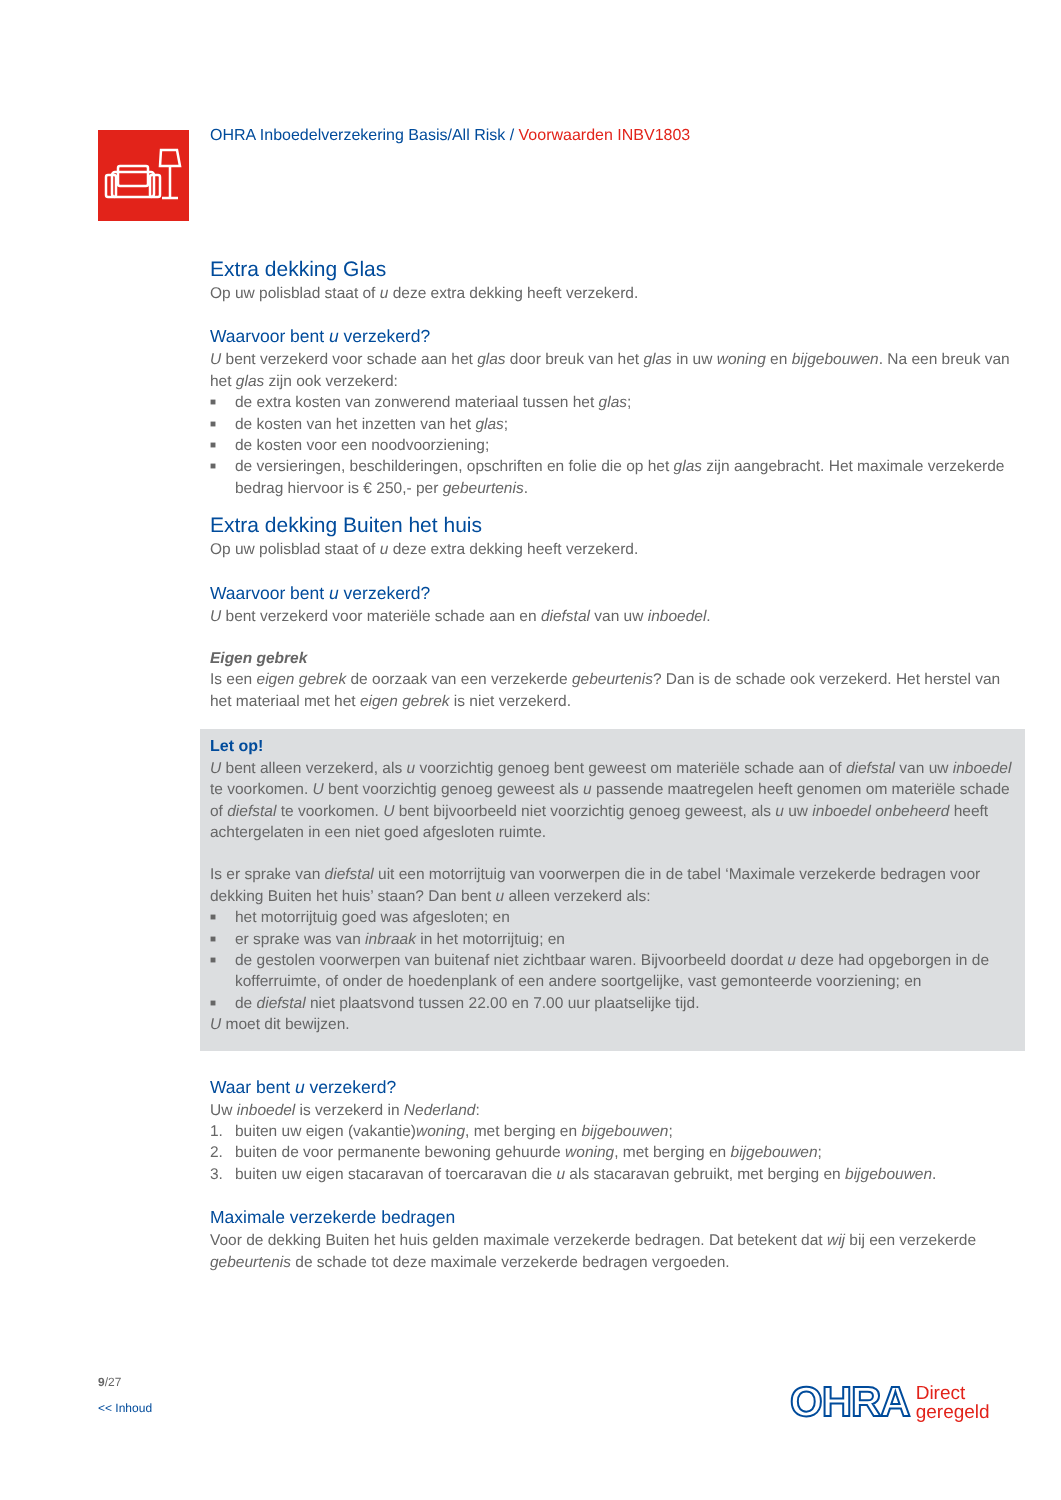OHRA Inboedelverzekering Basis/All Risk / Voorwaarden INBV1803
Extra dekking Glas
Op uw polisblad staat of u deze extra dekking heeft verzekerd.
Waarvoor bent u verzekerd?
U bent verzekerd voor schade aan het glas door breuk van het glas in uw woning en bijgebouwen. Na een breuk van het glas zijn ook verzekerd:
■ de extra kosten van zonwerend materiaal tussen het glas;
■ de kosten van het inzetten van het glas;
■ de kosten voor een noodvoorziening;
■ de versieringen, beschilderingen, opschriften en folie die op het glas zijn aangebracht. Het maximale verzekerde bedrag hiervoor is € 250,- per gebeurtenis.
Extra dekking Buiten het huis
Op uw polisblad staat of u deze extra dekking heeft verzekerd.
Waarvoor bent u verzekerd?
U bent verzekerd voor materiële schade aan en diefstal van uw inboedel.
Eigen gebrek
Is een eigen gebrek de oorzaak van een verzekerde gebeurtenis? Dan is de schade ook verzekerd. Het herstel van het materiaal met het eigen gebrek is niet verzekerd.
Let op!
U bent alleen verzekerd, als u voorzichtig genoeg bent geweest om materiële schade aan of diefstal van uw inboedel te voorkomen. U bent voorzichtig genoeg geweest als u passende maatregelen heeft genomen om materiële schade of diefstal te voorkomen. U bent bijvoorbeeld niet voorzichtig genoeg geweest, als u uw inboedel onbeheerd heeft achtergelaten in een niet goed afgesloten ruimte.
Is er sprake van diefstal uit een motorrijtuig van voorwerpen die in de tabel ‘Maximale verzekerde bedragen voor dekking Buiten het huis’ staan? Dan bent u alleen verzekerd als:
■ het motorrijtuig goed was afgesloten; en
■ er sprake was van inbraak in het motorrijtuig; en
■ de gestolen voorwerpen van buitenaf niet zichtbaar waren. Bijvoorbeeld doordat u deze had opgeborgen in de kofferruimte, of onder de hoedenplank of een andere soortgelijke, vast gemonteerde voorziening; en
■ de diefstal niet plaatsvond tussen 22.00 en 7.00 uur plaatselijke tijd.
U moet dit bewijzen.
Waar bent u verzekerd?
Uw inboedel is verzekerd in Nederland:
1. buiten uw eigen (vakantie)woning, met berging en bijgebouwen;
2. buiten de voor permanente bewoning gehuurde woning, met berging en bijgebouwen;
3. buiten uw eigen stacaravan of toercaravan die u als stacaravan gebruikt, met berging en bijgebouwen.
Maximale verzekerde bedragen
Voor de dekking Buiten het huis gelden maximale verzekerde bedragen. Dat betekent dat wij bij een verzekerde gebeurtenis de schade tot deze maximale verzekerde bedragen vergoeden.
9/27
<< Inhoud
OHRA Direct
geregeld